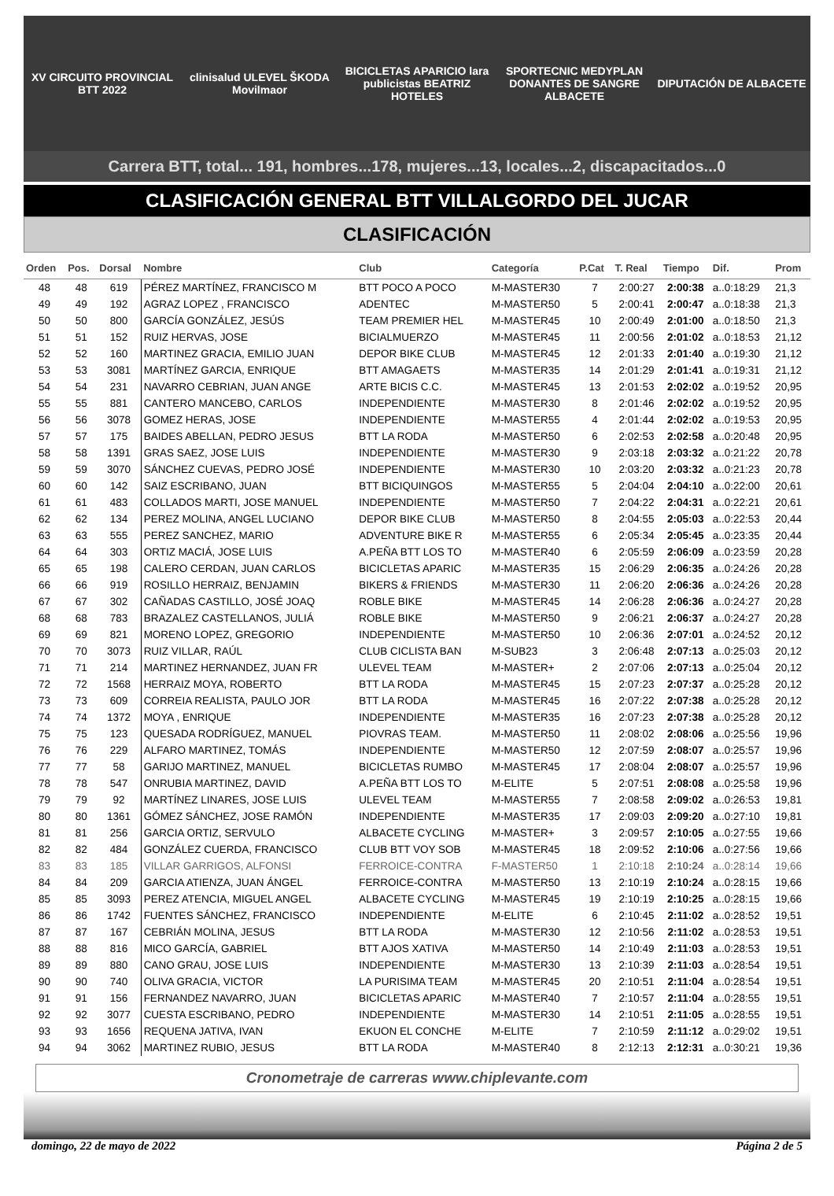XV CIRCUITO PROVINCIAL BTT 2022
clinisalud ULEVEL ŠKODA Movilmaor
BICICLETAS APARICIO lara publicistas BEATRIZ HOTELES
SPORTECNIC MEDYPLAN DONANTES DE SANGRE ALBACETE
DIPUTACIÓN DE ALBACETE
Carrera BTT, total... 191, hombres...178, mujeres...13, locales...2, discapacitados...0
CLASIFICACIÓN GENERAL BTT VILLALGORDO DEL JUCAR
CLASIFICACIÓN
| Orden | Pos. | Dorsal | Nombre | Club | Categoría | P.Cat | T. Real | Tiempo | Dif. | Prom |
| --- | --- | --- | --- | --- | --- | --- | --- | --- | --- | --- |
| 48 | 48 | 619 | PÉREZ MARTÍNEZ, FRANCISCO M | BTT POCO A POCO | M-MASTER30 | 7 | 2:00:27 | 2:00:38 | a..0:18:29 | 21,3 |
| 49 | 49 | 192 | AGRAZ LOPEZ , FRANCISCO | ADENTEC | M-MASTER50 | 5 | 2:00:41 | 2:00:47 | a..0:18:38 | 21,3 |
| 50 | 50 | 800 | GARCÍA GONZÁLEZ, JESÚS | TEAM PREMIER HEL | M-MASTER45 | 10 | 2:00:49 | 2:01:00 | a..0:18:50 | 21,3 |
| 51 | 51 | 152 | RUIZ HERVAS, JOSE | BICIALMUERZO | M-MASTER45 | 11 | 2:00:56 | 2:01:02 | a..0:18:53 | 21,12 |
| 52 | 52 | 160 | MARTINEZ GRACIA, EMILIO JUAN | DEPOR BIKE CLUB | M-MASTER45 | 12 | 2:01:33 | 2:01:40 | a..0:19:30 | 21,12 |
| 53 | 53 | 3081 | MARTÍNEZ GARCIA, ENRIQUE | BTT AMAGAETS | M-MASTER35 | 14 | 2:01:29 | 2:01:41 | a..0:19:31 | 21,12 |
| 54 | 54 | 231 | NAVARRO CEBRIAN, JUAN ANGE | ARTE BICIS C.C. | M-MASTER45 | 13 | 2:01:53 | 2:02:02 | a..0:19:52 | 20,95 |
| 55 | 55 | 881 | CANTERO MANCEBO, CARLOS | INDEPENDIENTE | M-MASTER30 | 8 | 2:01:46 | 2:02:02 | a..0:19:52 | 20,95 |
| 56 | 56 | 3078 | GOMEZ HERAS, JOSE | INDEPENDIENTE | M-MASTER55 | 4 | 2:01:44 | 2:02:02 | a..0:19:53 | 20,95 |
| 57 | 57 | 175 | BAIDES ABELLAN, PEDRO JESUS | BTT LA RODA | M-MASTER50 | 6 | 2:02:53 | 2:02:58 | a..0:20:48 | 20,95 |
| 58 | 58 | 1391 | GRAS SAEZ, JOSE LUIS | INDEPENDIENTE | M-MASTER30 | 9 | 2:03:18 | 2:03:32 | a..0:21:22 | 20,78 |
| 59 | 59 | 3070 | SÁNCHEZ CUEVAS, PEDRO JOSÉ | INDEPENDIENTE | M-MASTER30 | 10 | 2:03:20 | 2:03:32 | a..0:21:23 | 20,78 |
| 60 | 60 | 142 | SAIZ ESCRIBANO, JUAN | BTT BICIQUINGOS | M-MASTER55 | 5 | 2:04:04 | 2:04:10 | a..0:22:00 | 20,61 |
| 61 | 61 | 483 | COLLADOS MARTI, JOSE MANUEL | INDEPENDIENTE | M-MASTER50 | 7 | 2:04:22 | 2:04:31 | a..0:22:21 | 20,61 |
| 62 | 62 | 134 | PEREZ MOLINA, ANGEL LUCIANO | DEPOR BIKE CLUB | M-MASTER50 | 8 | 2:04:55 | 2:05:03 | a..0:22:53 | 20,44 |
| 63 | 63 | 555 | PEREZ SANCHEZ, MARIO | ADVENTURE BIKE R | M-MASTER55 | 6 | 2:05:34 | 2:05:45 | a..0:23:35 | 20,44 |
| 64 | 64 | 303 | ORTIZ MACIÁ, JOSE LUIS | A.PEÑA BTT LOS TO | M-MASTER40 | 6 | 2:05:59 | 2:06:09 | a..0:23:59 | 20,28 |
| 65 | 65 | 198 | CALERO CERDAN, JUAN CARLOS | BICICLETAS APARIC | M-MASTER35 | 15 | 2:06:29 | 2:06:35 | a..0:24:26 | 20,28 |
| 66 | 66 | 919 | ROSILLO HERRAIZ, BENJAMIN | BIKERS & FRIENDS | M-MASTER30 | 11 | 2:06:20 | 2:06:36 | a..0:24:26 | 20,28 |
| 67 | 67 | 302 | CAÑADAS CASTILLO, JOSÉ JOAQ | ROBLE BIKE | M-MASTER45 | 14 | 2:06:28 | 2:06:36 | a..0:24:27 | 20,28 |
| 68 | 68 | 783 | BRAZALEZ CASTELLANOS, JULIÁ | ROBLE BIKE | M-MASTER50 | 9 | 2:06:21 | 2:06:37 | a..0:24:27 | 20,28 |
| 69 | 69 | 821 | MORENO LOPEZ, GREGORIO | INDEPENDIENTE | M-MASTER50 | 10 | 2:06:36 | 2:07:01 | a..0:24:52 | 20,12 |
| 70 | 70 | 3073 | RUIZ VILLAR, RAÚL | CLUB CICLISTA BAN | M-SUB23 | 3 | 2:06:48 | 2:07:13 | a..0:25:03 | 20,12 |
| 71 | 71 | 214 | MARTINEZ HERNANDEZ, JUAN FR | ULEVEL TEAM | M-MASTER+ | 2 | 2:07:06 | 2:07:13 | a..0:25:04 | 20,12 |
| 72 | 72 | 1568 | HERRAIZ MOYA, ROBERTO | BTT LA RODA | M-MASTER45 | 15 | 2:07:23 | 2:07:37 | a..0:25:28 | 20,12 |
| 73 | 73 | 609 | CORREIA REALISTA, PAULO JOR | BTT LA RODA | M-MASTER45 | 16 | 2:07:22 | 2:07:38 | a..0:25:28 | 20,12 |
| 74 | 74 | 1372 | MOYA , ENRIQUE | INDEPENDIENTE | M-MASTER35 | 16 | 2:07:23 | 2:07:38 | a..0:25:28 | 20,12 |
| 75 | 75 | 123 | QUESADA RODRÍGUEZ, MANUEL | PIOVRAS TEAM. | M-MASTER50 | 11 | 2:08:02 | 2:08:06 | a..0:25:56 | 19,96 |
| 76 | 76 | 229 | ALFARO MARTINEZ, TOMÁS | INDEPENDIENTE | M-MASTER50 | 12 | 2:07:59 | 2:08:07 | a..0:25:57 | 19,96 |
| 77 | 77 | 58 | GARIJO MARTINEZ, MANUEL | BICICLETAS RUMBO | M-MASTER45 | 17 | 2:08:04 | 2:08:07 | a..0:25:57 | 19,96 |
| 78 | 78 | 547 | ONRUBIA MARTINEZ, DAVID | A.PEÑA BTT LOS TO | M-ELITE | 5 | 2:07:51 | 2:08:08 | a..0:25:58 | 19,96 |
| 79 | 79 | 92 | MARTÍNEZ LINARES, JOSE LUIS | ULEVEL TEAM | M-MASTER55 | 7 | 2:08:58 | 2:09:02 | a..0:26:53 | 19,81 |
| 80 | 80 | 1361 | GÓMEZ SÁNCHEZ, JOSE RAMÓN | INDEPENDIENTE | M-MASTER35 | 17 | 2:09:03 | 2:09:20 | a..0:27:10 | 19,81 |
| 81 | 81 | 256 | GARCIA ORTIZ, SERVULO | ALBACETE CYCLING | M-MASTER+ | 3 | 2:09:57 | 2:10:05 | a..0:27:55 | 19,66 |
| 82 | 82 | 484 | GONZÁLEZ CUERDA, FRANCISCO | CLUB BTT VOY SOB | M-MASTER45 | 18 | 2:09:52 | 2:10:06 | a..0:27:56 | 19,66 |
| 83 | 83 | 185 | VILLAR GARRIGOS, ALFONSI | FERROICE-CONTRA | F-MASTER50 | 1 | 2:10:18 | 2:10:24 | a..0:28:14 | 19,66 |
| 84 | 84 | 209 | GARCIA ATIENZA, JUAN ÁNGEL | FERROICE-CONTRA | M-MASTER50 | 13 | 2:10:19 | 2:10:24 | a..0:28:15 | 19,66 |
| 85 | 85 | 3093 | PEREZ ATENCIA, MIGUEL ANGEL | ALBACETE CYCLING | M-MASTER45 | 19 | 2:10:19 | 2:10:25 | a..0:28:15 | 19,66 |
| 86 | 86 | 1742 | FUENTES SÁNCHEZ, FRANCISCO | INDEPENDIENTE | M-ELITE | 6 | 2:10:45 | 2:11:02 | a..0:28:52 | 19,51 |
| 87 | 87 | 167 | CEBRIÁN MOLINA, JESUS | BTT LA RODA | M-MASTER30 | 12 | 2:10:56 | 2:11:02 | a..0:28:53 | 19,51 |
| 88 | 88 | 816 | MICO GARCÍA, GABRIEL | BTT AJOS XATIVA | M-MASTER50 | 14 | 2:10:49 | 2:11:03 | a..0:28:53 | 19,51 |
| 89 | 89 | 880 | CANO GRAU, JOSE LUIS | INDEPENDIENTE | M-MASTER30 | 13 | 2:10:39 | 2:11:03 | a..0:28:54 | 19,51 |
| 90 | 90 | 740 | OLIVA GRACIA, VICTOR | LA PURISIMA TEAM | M-MASTER45 | 20 | 2:10:51 | 2:11:04 | a..0:28:54 | 19,51 |
| 91 | 91 | 156 | FERNANDEZ NAVARRO, JUAN | BICICLETAS APARIC | M-MASTER40 | 7 | 2:10:57 | 2:11:04 | a..0:28:55 | 19,51 |
| 92 | 92 | 3077 | CUESTA ESCRIBANO, PEDRO | INDEPENDIENTE | M-MASTER30 | 14 | 2:10:51 | 2:11:05 | a..0:28:55 | 19,51 |
| 93 | 93 | 1656 | REQUENA JATIVA, IVAN | EKUON EL CONCHE | M-ELITE | 7 | 2:10:59 | 2:11:12 | a..0:29:02 | 19,51 |
| 94 | 94 | 3062 | MARTINEZ RUBIO, JESUS | BTT LA RODA | M-MASTER40 | 8 | 2:12:13 | 2:12:31 | a..0:30:21 | 19,36 |
Cronometraje de carreras www.chiplevante.com
domingo, 22 de mayo de 2022 Página 2 de 5